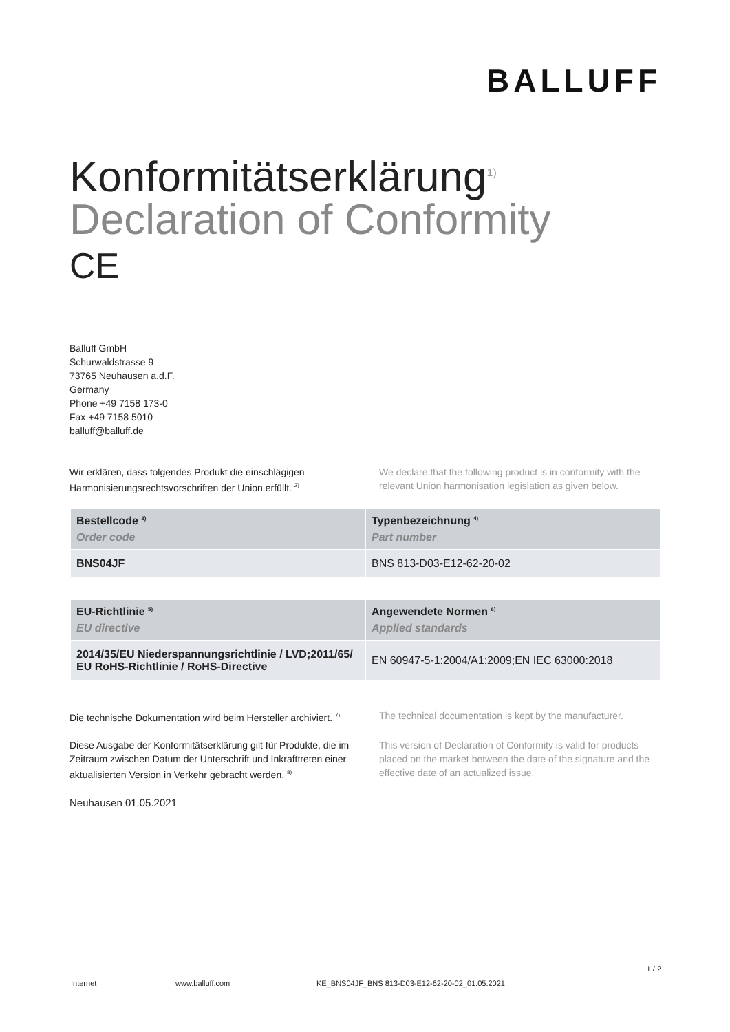BALLUFF
Konformitätserklärung<sup>1)</sup>
Declaration of Conformity
CE
Balluff GmbH
Schurwaldstrasse 9
73765 Neuhausen a.d.F.
Germany
Phone +49 7158 173-0
Fax +49 7158 5010
balluff@balluff.de
Wir erklären, dass folgendes Produkt die einschlägigen Harmonisierungsrechtsvorschriften der Union erfüllt. <sup>2)</sup>
We declare that the following product is in conformity with the relevant Union harmonisation legislation as given below.
| Bestellcode <sup>3)</sup> Order code | Typenbezeichnung <sup>4)</sup> Part number |
| --- | --- |
| BNS04JF | BNS 813-D03-E12-62-20-02 |
| EU-Richtlinie <sup>5)</sup> EU directive | Angewendete Normen <sup>6)</sup> Applied standards |
| --- | --- |
| 2014/35/EU Niederspannungsrichtlinie / LVD;2011/65/ EU RoHS-Richtlinie / RoHS-Directive | EN 60947-5-1:2004/A1:2009;EN IEC 63000:2018 |
Die technische Dokumentation wird beim Hersteller archiviert. <sup>7)</sup>
The technical documentation is kept by the manufacturer.
Diese Ausgabe der Konformitätserklärung gilt für Produkte, die im Zeitraum zwischen Datum der Unterschrift und Inkrafttreten einer aktualisierten Version in Verkehr gebracht werden. <sup>8)</sup>
This version of Declaration of Conformity is valid for products placed on the market between the date of the signature and the effective date of an actualized issue.
Neuhausen 01.05.2021
1 / 2
Internet www.balluff.com KE_BNS04JF_BNS 813-D03-E12-62-20-02_01.05.2021